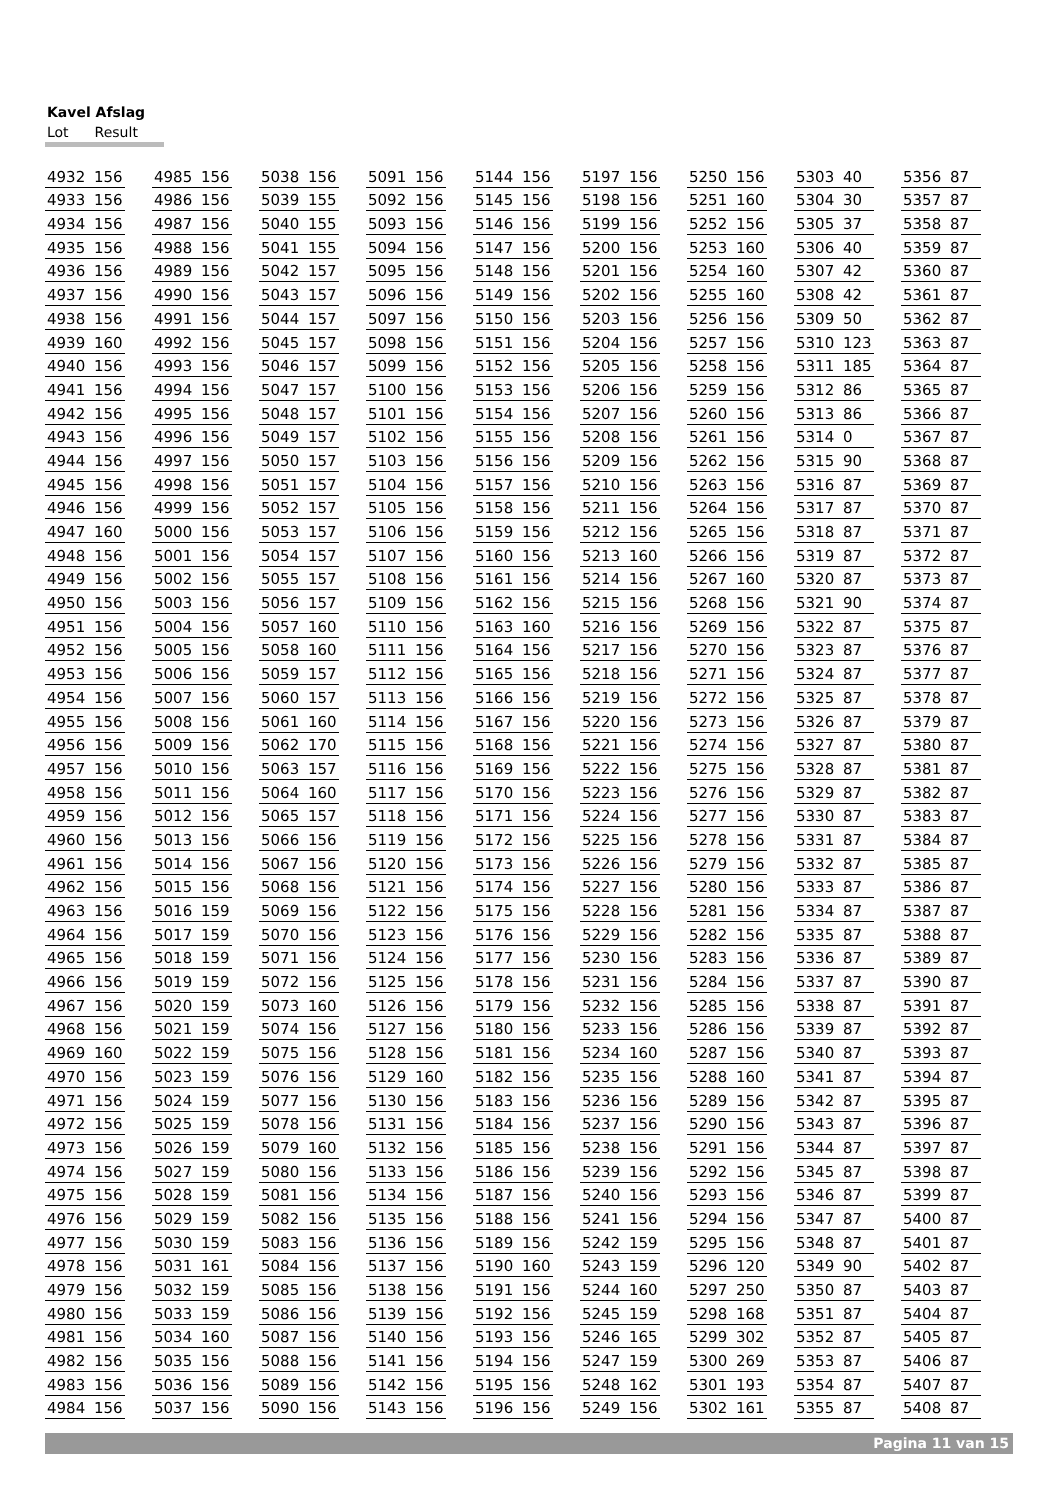Kavel Afslag
Lot Result
| 4932 | 156 | | 4985 | 156 | | 5038 | 156 | | 5091 | 156 | | 5144 | 156 | | 5197 | 156 | | 5250 | 156 | | 5303 | 40 | | 5356 | 87 |
| 4933 | 156 | | 4986 | 156 | | 5039 | 155 | | 5092 | 156 | | 5145 | 156 | | 5198 | 156 | | 5251 | 160 | | 5304 | 30 | | 5357 | 87 |
| 4934 | 156 | | 4987 | 156 | | 5040 | 155 | | 5093 | 156 | | 5146 | 156 | | 5199 | 156 | | 5252 | 156 | | 5305 | 37 | | 5358 | 87 |
| 4935 | 156 | | 4988 | 156 | | 5041 | 155 | | 5094 | 156 | | 5147 | 156 | | 5200 | 156 | | 5253 | 160 | | 5306 | 40 | | 5359 | 87 |
| 4936 | 156 | | 4989 | 156 | | 5042 | 157 | | 5095 | 156 | | 5148 | 156 | | 5201 | 156 | | 5254 | 160 | | 5307 | 42 | | 5360 | 87 |
| 4937 | 156 | | 4990 | 156 | | 5043 | 157 | | 5096 | 156 | | 5149 | 156 | | 5202 | 156 | | 5255 | 160 | | 5308 | 42 | | 5361 | 87 |
| 4938 | 156 | | 4991 | 156 | | 5044 | 157 | | 5097 | 156 | | 5150 | 156 | | 5203 | 156 | | 5256 | 156 | | 5309 | 50 | | 5362 | 87 |
| 4939 | 160 | | 4992 | 156 | | 5045 | 157 | | 5098 | 156 | | 5151 | 156 | | 5204 | 156 | | 5257 | 156 | | 5310 | 123 | | 5363 | 87 |
| 4940 | 156 | | 4993 | 156 | | 5046 | 157 | | 5099 | 156 | | 5152 | 156 | | 5205 | 156 | | 5258 | 156 | | 5311 | 185 | | 5364 | 87 |
| 4941 | 156 | | 4994 | 156 | | 5047 | 157 | | 5100 | 156 | | 5153 | 156 | | 5206 | 156 | | 5259 | 156 | | 5312 | 86 | | 5365 | 87 |
| 4942 | 156 | | 4995 | 156 | | 5048 | 157 | | 5101 | 156 | | 5154 | 156 | | 5207 | 156 | | 5260 | 156 | | 5313 | 86 | | 5366 | 87 |
| 4943 | 156 | | 4996 | 156 | | 5049 | 157 | | 5102 | 156 | | 5155 | 156 | | 5208 | 156 | | 5261 | 156 | | 5314 | 0 | | 5367 | 87 |
| 4944 | 156 | | 4997 | 156 | | 5050 | 157 | | 5103 | 156 | | 5156 | 156 | | 5209 | 156 | | 5262 | 156 | | 5315 | 90 | | 5368 | 87 |
| 4945 | 156 | | 4998 | 156 | | 5051 | 157 | | 5104 | 156 | | 5157 | 156 | | 5210 | 156 | | 5263 | 156 | | 5316 | 87 | | 5369 | 87 |
| 4946 | 156 | | 4999 | 156 | | 5052 | 157 | | 5105 | 156 | | 5158 | 156 | | 5211 | 156 | | 5264 | 156 | | 5317 | 87 | | 5370 | 87 |
| 4947 | 160 | | 5000 | 156 | | 5053 | 157 | | 5106 | 156 | | 5159 | 156 | | 5212 | 156 | | 5265 | 156 | | 5318 | 87 | | 5371 | 87 |
| 4948 | 156 | | 5001 | 156 | | 5054 | 157 | | 5107 | 156 | | 5160 | 156 | | 5213 | 160 | | 5266 | 156 | | 5319 | 87 | | 5372 | 87 |
| 4949 | 156 | | 5002 | 156 | | 5055 | 157 | | 5108 | 156 | | 5161 | 156 | | 5214 | 156 | | 5267 | 160 | | 5320 | 87 | | 5373 | 87 |
| 4950 | 156 | | 5003 | 156 | | 5056 | 157 | | 5109 | 156 | | 5162 | 156 | | 5215 | 156 | | 5268 | 156 | | 5321 | 90 | | 5374 | 87 |
| 4951 | 156 | | 5004 | 156 | | 5057 | 160 | | 5110 | 156 | | 5163 | 160 | | 5216 | 156 | | 5269 | 156 | | 5322 | 87 | | 5375 | 87 |
| 4952 | 156 | | 5005 | 156 | | 5058 | 160 | | 5111 | 156 | | 5164 | 156 | | 5217 | 156 | | 5270 | 156 | | 5323 | 87 | | 5376 | 87 |
| 4953 | 156 | | 5006 | 156 | | 5059 | 157 | | 5112 | 156 | | 5165 | 156 | | 5218 | 156 | | 5271 | 156 | | 5324 | 87 | | 5377 | 87 |
| 4954 | 156 | | 5007 | 156 | | 5060 | 157 | | 5113 | 156 | | 5166 | 156 | | 5219 | 156 | | 5272 | 156 | | 5325 | 87 | | 5378 | 87 |
| 4955 | 156 | | 5008 | 156 | | 5061 | 160 | | 5114 | 156 | | 5167 | 156 | | 5220 | 156 | | 5273 | 156 | | 5326 | 87 | | 5379 | 87 |
| 4956 | 156 | | 5009 | 156 | | 5062 | 170 | | 5115 | 156 | | 5168 | 156 | | 5221 | 156 | | 5274 | 156 | | 5327 | 87 | | 5380 | 87 |
| 4957 | 156 | | 5010 | 156 | | 5063 | 157 | | 5116 | 156 | | 5169 | 156 | | 5222 | 156 | | 5275 | 156 | | 5328 | 87 | | 5381 | 87 |
| 4958 | 156 | | 5011 | 156 | | 5064 | 160 | | 5117 | 156 | | 5170 | 156 | | 5223 | 156 | | 5276 | 156 | | 5329 | 87 | | 5382 | 87 |
| 4959 | 156 | | 5012 | 156 | | 5065 | 157 | | 5118 | 156 | | 5171 | 156 | | 5224 | 156 | | 5277 | 156 | | 5330 | 87 | | 5383 | 87 |
| 4960 | 156 | | 5013 | 156 | | 5066 | 156 | | 5119 | 156 | | 5172 | 156 | | 5225 | 156 | | 5278 | 156 | | 5331 | 87 | | 5384 | 87 |
| 4961 | 156 | | 5014 | 156 | | 5067 | 156 | | 5120 | 156 | | 5173 | 156 | | 5226 | 156 | | 5279 | 156 | | 5332 | 87 | | 5385 | 87 |
| 4962 | 156 | | 5015 | 156 | | 5068 | 156 | | 5121 | 156 | | 5174 | 156 | | 5227 | 156 | | 5280 | 156 | | 5333 | 87 | | 5386 | 87 |
| 4963 | 156 | | 5016 | 159 | | 5069 | 156 | | 5122 | 156 | | 5175 | 156 | | 5228 | 156 | | 5281 | 156 | | 5334 | 87 | | 5387 | 87 |
| 4964 | 156 | | 5017 | 159 | | 5070 | 156 | | 5123 | 156 | | 5176 | 156 | | 5229 | 156 | | 5282 | 156 | | 5335 | 87 | | 5388 | 87 |
| 4965 | 156 | | 5018 | 159 | | 5071 | 156 | | 5124 | 156 | | 5177 | 156 | | 5230 | 156 | | 5283 | 156 | | 5336 | 87 | | 5389 | 87 |
| 4966 | 156 | | 5019 | 159 | | 5072 | 156 | | 5125 | 156 | | 5178 | 156 | | 5231 | 156 | | 5284 | 156 | | 5337 | 87 | | 5390 | 87 |
| 4967 | 156 | | 5020 | 159 | | 5073 | 160 | | 5126 | 156 | | 5179 | 156 | | 5232 | 156 | | 5285 | 156 | | 5338 | 87 | | 5391 | 87 |
| 4968 | 156 | | 5021 | 159 | | 5074 | 156 | | 5127 | 156 | | 5180 | 156 | | 5233 | 156 | | 5286 | 156 | | 5339 | 87 | | 5392 | 87 |
| 4969 | 160 | | 5022 | 159 | | 5075 | 156 | | 5128 | 156 | | 5181 | 156 | | 5234 | 160 | | 5287 | 156 | | 5340 | 87 | | 5393 | 87 |
| 4970 | 156 | | 5023 | 159 | | 5076 | 156 | | 5129 | 160 | | 5182 | 156 | | 5235 | 156 | | 5288 | 160 | | 5341 | 87 | | 5394 | 87 |
| 4971 | 156 | | 5024 | 159 | | 5077 | 156 | | 5130 | 156 | | 5183 | 156 | | 5236 | 156 | | 5289 | 156 | | 5342 | 87 | | 5395 | 87 |
| 4972 | 156 | | 5025 | 159 | | 5078 | 156 | | 5131 | 156 | | 5184 | 156 | | 5237 | 156 | | 5290 | 156 | | 5343 | 87 | | 5396 | 87 |
| 4973 | 156 | | 5026 | 159 | | 5079 | 160 | | 5132 | 156 | | 5185 | 156 | | 5238 | 156 | | 5291 | 156 | | 5344 | 87 | | 5397 | 87 |
| 4974 | 156 | | 5027 | 159 | | 5080 | 156 | | 5133 | 156 | | 5186 | 156 | | 5239 | 156 | | 5292 | 156 | | 5345 | 87 | | 5398 | 87 |
| 4975 | 156 | | 5028 | 159 | | 5081 | 156 | | 5134 | 156 | | 5187 | 156 | | 5240 | 156 | | 5293 | 156 | | 5346 | 87 | | 5399 | 87 |
| 4976 | 156 | | 5029 | 159 | | 5082 | 156 | | 5135 | 156 | | 5188 | 156 | | 5241 | 156 | | 5294 | 156 | | 5347 | 87 | | 5400 | 87 |
| 4977 | 156 | | 5030 | 159 | | 5083 | 156 | | 5136 | 156 | | 5189 | 156 | | 5242 | 159 | | 5295 | 156 | | 5348 | 87 | | 5401 | 87 |
| 4978 | 156 | | 5031 | 161 | | 5084 | 156 | | 5137 | 156 | | 5190 | 160 | | 5243 | 159 | | 5296 | 120 | | 5349 | 90 | | 5402 | 87 |
| 4979 | 156 | | 5032 | 159 | | 5085 | 156 | | 5138 | 156 | | 5191 | 156 | | 5244 | 160 | | 5297 | 250 | | 5350 | 87 | | 5403 | 87 |
| 4980 | 156 | | 5033 | 159 | | 5086 | 156 | | 5139 | 156 | | 5192 | 156 | | 5245 | 159 | | 5298 | 168 | | 5351 | 87 | | 5404 | 87 |
| 4981 | 156 | | 5034 | 160 | | 5087 | 156 | | 5140 | 156 | | 5193 | 156 | | 5246 | 165 | | 5299 | 302 | | 5352 | 87 | | 5405 | 87 |
| 4982 | 156 | | 5035 | 156 | | 5088 | 156 | | 5141 | 156 | | 5194 | 156 | | 5247 | 159 | | 5300 | 269 | | 5353 | 87 | | 5406 | 87 |
| 4983 | 156 | | 5036 | 156 | | 5089 | 156 | | 5142 | 156 | | 5195 | 156 | | 5248 | 162 | | 5301 | 193 | | 5354 | 87 | | 5407 | 87 |
| 4984 | 156 | | 5037 | 156 | | 5090 | 156 | | 5143 | 156 | | 5196 | 156 | | 5249 | 156 | | 5302 | 161 | | 5355 | 87 | | 5408 | 87 |
Pagina 11 van 15